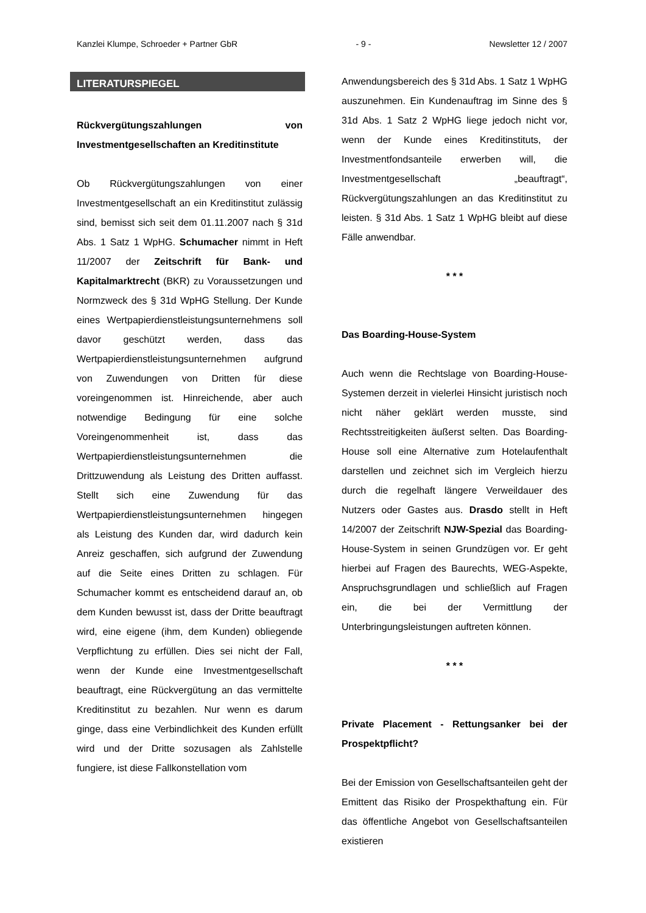Kanzlei Klumpe, Schroeder + Partner GbR - 9 - Newsletter 12 / 2007
LITERATURSPIEGEL
Rückvergütungszahlungen von Investmentgesellschaften an Kreditinstitute
Ob Rückvergütungszahlungen von einer Investmentgesellschaft an ein Kreditinstitut zulässig sind, bemisst sich seit dem 01.11.2007 nach § 31d Abs. 1 Satz 1 WpHG. Schumacher nimmt in Heft 11/2007 der Zeitschrift für Bank- und Kapitalmarktrecht (BKR) zu Voraussetzungen und Normzweck des § 31d WpHG Stellung. Der Kunde eines Wertpapierdienstleistungsunternehmens soll davor geschützt werden, dass das Wertpapierdienstleistungsunternehmen aufgrund von Zuwendungen von Dritten für diese voreingenommen ist. Hinreichende, aber auch notwendige Bedingung für eine solche Voreingenommenheit ist, dass das Wertpapierdienstleistungsunternehmen die Drittzuwendung als Leistung des Dritten auffasst. Stellt sich eine Zuwendung für das Wertpapierdienstleistungsunternehmen hingegen als Leistung des Kunden dar, wird dadurch kein Anreiz geschaffen, sich aufgrund der Zuwendung auf die Seite eines Dritten zu schlagen. Für Schumacher kommt es entscheidend darauf an, ob dem Kunden bewusst ist, dass der Dritte beauftragt wird, eine eigene (ihm, dem Kunden) obliegende Verpflichtung zu erfüllen. Dies sei nicht der Fall, wenn der Kunde eine Investmentgesellschaft beauftragt, eine Rückvergütung an das vermittelte Kreditinstitut zu bezahlen. Nur wenn es darum ginge, dass eine Verbindlichkeit des Kunden erfüllt wird und der Dritte sozusagen als Zahlstelle fungiere, ist diese Fallkonstellation vom
Anwendungsbereich des § 31d Abs. 1 Satz 1 WpHG auszunehmen. Ein Kundenauftrag im Sinne des § 31d Abs. 1 Satz 2 WpHG liege jedoch nicht vor, wenn der Kunde eines Kreditinstituts, der Investmentfondsanteile erwerben will, die Investmentgesellschaft „beauftragt“, Rückvergütungszahlungen an das Kreditinstitut zu leisten. § 31d Abs. 1 Satz 1 WpHG bleibt auf diese Fälle anwendbar.
* * *
Das Boarding-House-System
Auch wenn die Rechtslage von Boarding-House-Systemen derzeit in vielerlei Hinsicht juristisch noch nicht näher geklärt werden musste, sind Rechtsstreitigkeiten äußerst selten. Das Boarding-House soll eine Alternative zum Hotelaufenthalt darstellen und zeichnet sich im Vergleich hierzu durch die regelhaft längere Verweildauer des Nutzers oder Gastes aus. Drasdo stellt in Heft 14/2007 der Zeitschrift NJW-Spezial das Boarding-House-System in seinen Grundzügen vor. Er geht hierbei auf Fragen des Baurechts, WEG-Aspekte, Anspruchsgrundlagen und schließlich auf Fragen ein, die bei der Vermittlung der Unterbringungsleistungen auftreten können.
* * *
Private Placement - Rettungsanker bei der Prospektpflicht?
Bei der Emission von Gesellschaftsanteilen geht der Emittent das Risiko der Prospekthaftung ein. Für das öffentliche Angebot von Gesellschaftsanteilen existieren